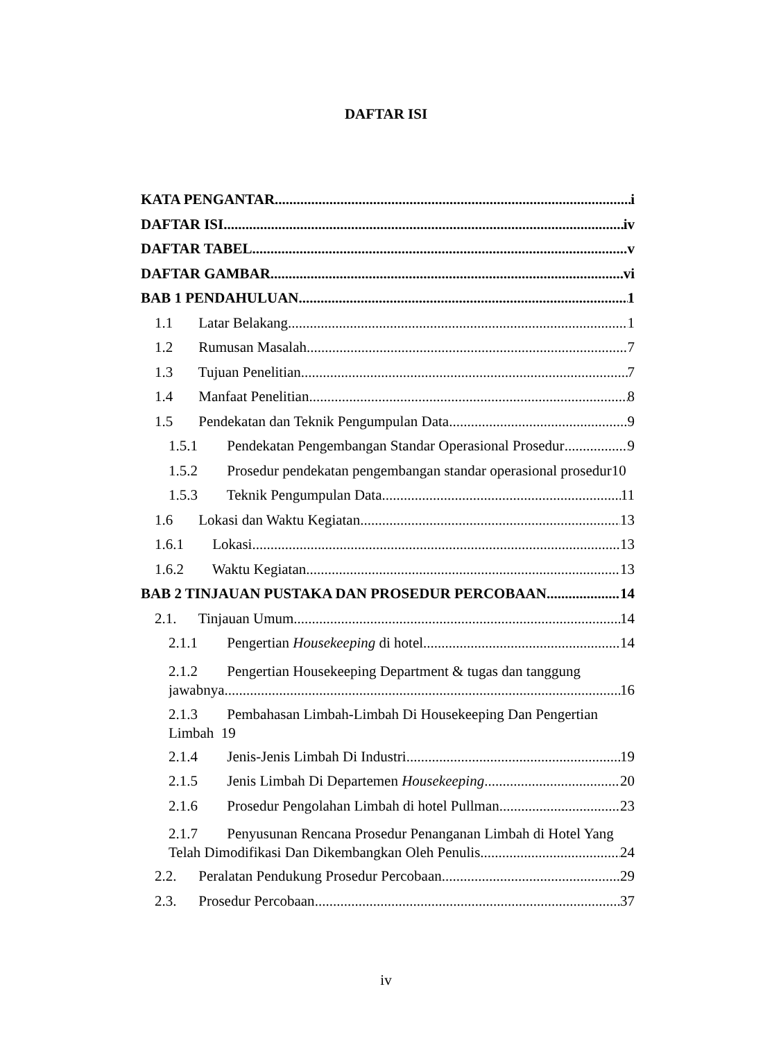DAFTAR ISI
KATA PENGANTAR i
DAFTAR ISI iv
DAFTAR TABEL v
DAFTAR GAMBAR vi
BAB 1 PENDAHULUAN 1
1.1 Latar Belakang 1
1.2 Rumusan Masalah 7
1.3 Tujuan Penelitian 7
1.4 Manfaat Penelitian 8
1.5 Pendekatan dan Teknik Pengumpulan Data 9
1.5.1 Pendekatan Pengembangan Standar Operasional Prosedur 9
1.5.2 Prosedur pendekatan pengembangan standar operasional prosedur 10
1.5.3 Teknik Pengumpulan Data 11
1.6 Lokasi dan Waktu Kegiatan 13
1.6.1 Lokasi 13
1.6.2 Waktu Kegiatan 13
BAB 2 TINJAUAN PUSTAKA DAN PROSEDUR PERCOBAAN 14
2.1. Tinjauan Umum 14
2.1.1 Pengertian Housekeeping di hotel 14
2.1.2 Pengertian Housekeeping Department & tugas dan tanggung
jawabnya 16
2.1.3 Pembahasan Limbah-Limbah Di Housekeeping Dan Pengertian
Limbah 19
2.1.4 Jenis-Jenis Limbah Di Industri 19
2.1.5 Jenis Limbah Di Departemen Housekeeping 20
2.1.6 Prosedur Pengolahan Limbah di hotel Pullman 23
2.1.7 Penyusunan Rencana Prosedur Penanganan Limbah di Hotel Yang
Telah Dimodifikasi Dan Dikembangkan Oleh Penulis 24
2.2. Peralatan Pendukung Prosedur Percobaan 29
2.3. Prosedur Percobaan 37
iv